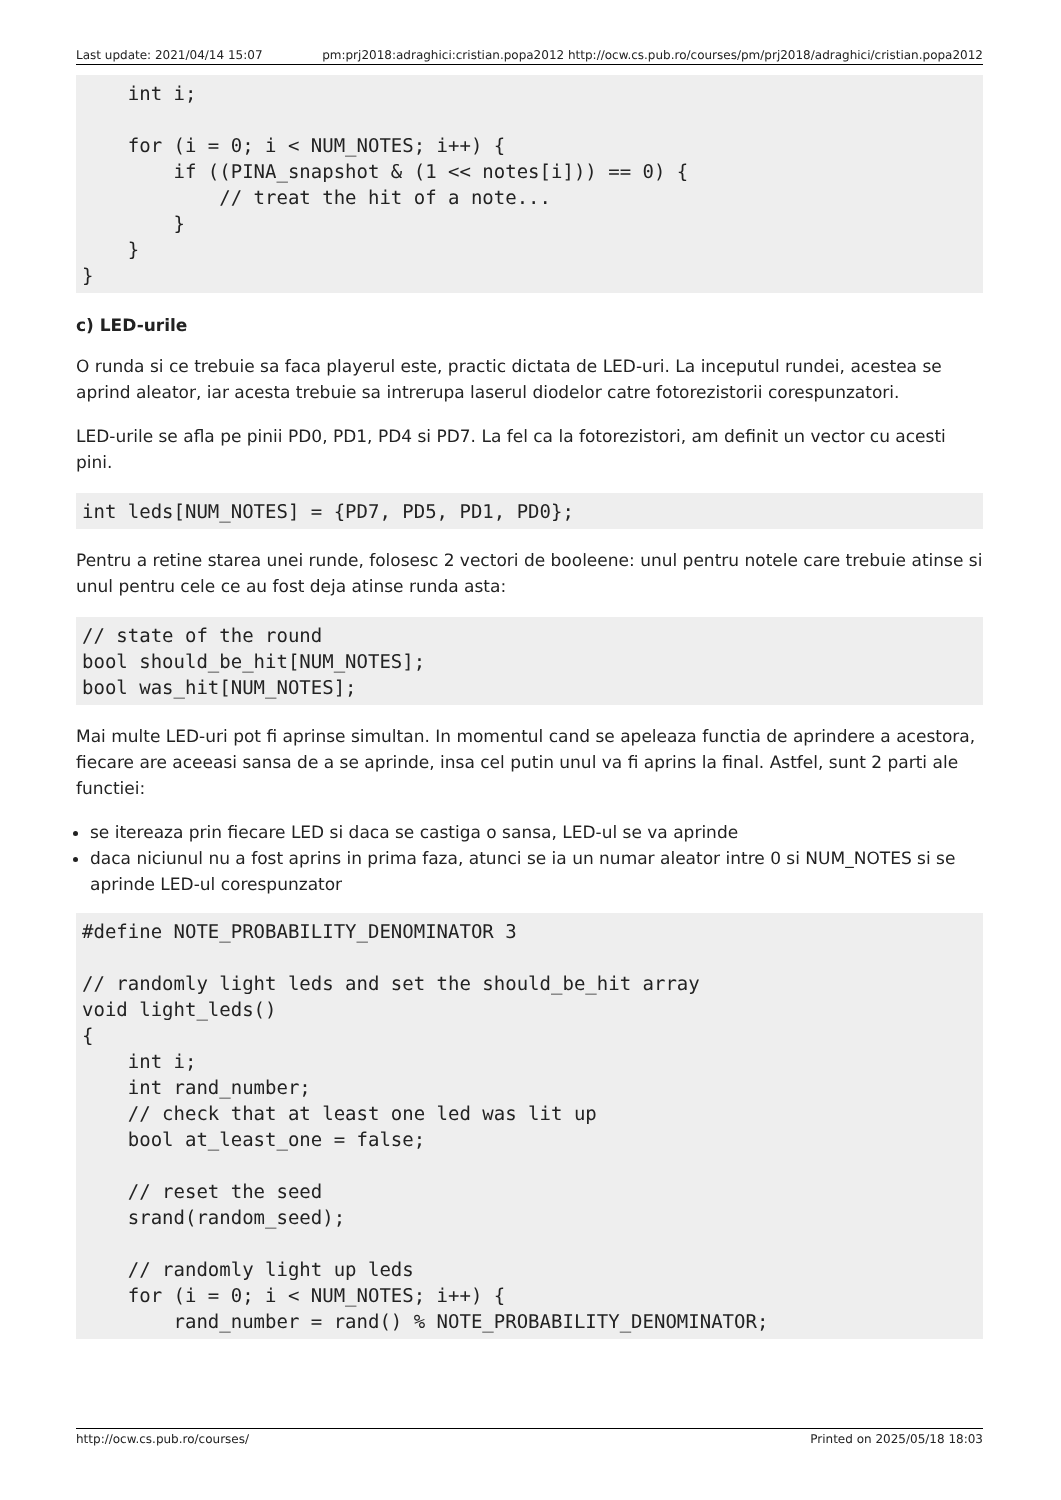Last update: 2021/04/14 15:07
pm:prj2018:adraghici:cristian.popa2012 http://ocw.cs.pub.ro/courses/pm/prj2018/adraghici/cristian.popa2012
    int i;

    for (i = 0; i < NUM_NOTES; i++) {
        if ((PINA_snapshot & (1 << notes[i])) == 0) {
            // treat the hit of a note...
        }
    }
}
c) LED-urile
O runda si ce trebuie sa faca playerul este, practic dictata de LED-uri. La inceputul rundei, acestea se aprind aleator, iar acesta trebuie sa intrerupa laserul diodelor catre fotorezistorii corespunzatori.
LED-urile se afla pe pinii PD0, PD1, PD4 si PD7. La fel ca la fotorezistori, am definit un vector cu acesti pini.
int leds[NUM_NOTES] = {PD7, PD5, PD1, PD0};
Pentru a retine starea unei runde, folosesc 2 vectori de booleene: unul pentru notele care trebuie atinse si unul pentru cele ce au fost deja atinse runda asta:
// state of the round
bool should_be_hit[NUM_NOTES];
bool was_hit[NUM_NOTES];
Mai multe LED-uri pot fi aprinse simultan. In momentul cand se apeleaza functia de aprindere a acestora, fiecare are aceeasi sansa de a se aprinde, insa cel putin unul va fi aprins la final. Astfel, sunt 2 parti ale functiei:
se itereaza prin fiecare LED si daca se castiga o sansa, LED-ul se va aprinde
daca niciunul nu a fost aprins in prima faza, atunci se ia un numar aleator intre 0 si NUM_NOTES si se aprinde LED-ul corespunzator
#define NOTE_PROBABILITY_DENOMINATOR 3

// randomly light leds and set the should_be_hit array
void light_leds()
{
    int i;
    int rand_number;
    // check that at least one led was lit up
    bool at_least_one = false;

    // reset the seed
    srand(random_seed);

    // randomly light up leds
    for (i = 0; i < NUM_NOTES; i++) {
        rand_number = rand() % NOTE_PROBABILITY_DENOMINATOR;
http://ocw.cs.pub.ro/courses/ Printed on 2025/05/18 18:03